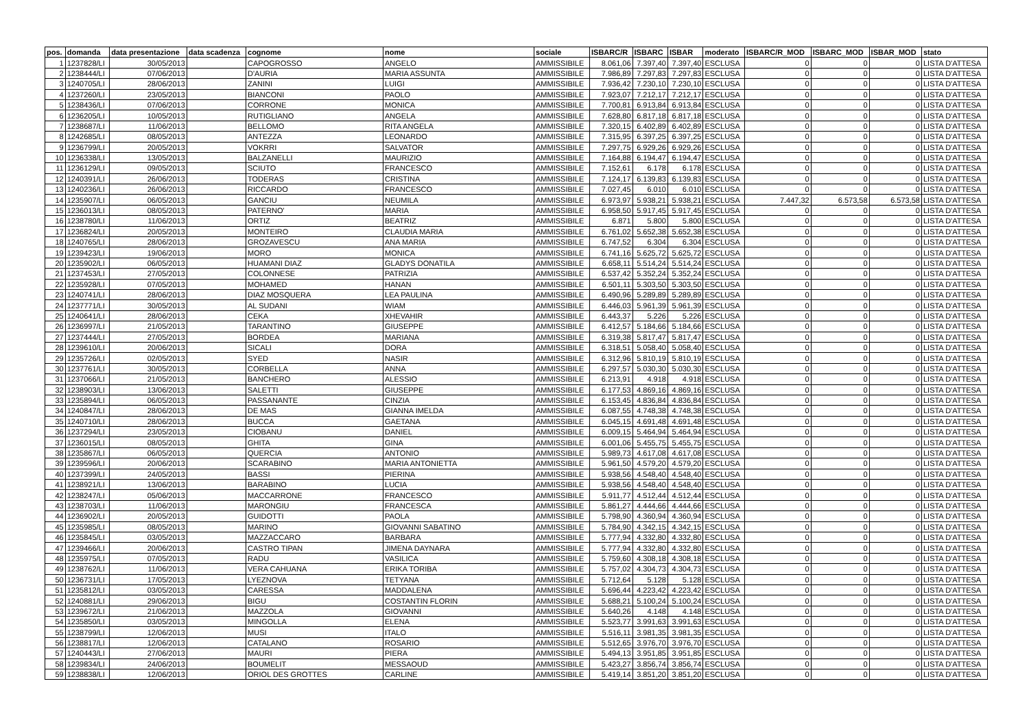| pos. | domanda | data presentazione | data scadenza | cognome | nome | sociale | ISBARC/R | ISBARC | ISBAR | moderato | ISBARC/R_MOD | ISBARC_MOD | ISBAR_MOD | stato |
| --- | --- | --- | --- | --- | --- | --- | --- | --- | --- | --- | --- | --- | --- | --- |
| 1 | 1237828/LI | 30/05/2013 | | CAPOGROSSO | ANGELO | AMMISSIBILE | 8.061,06 | 7.397,40 | 7.397,40 | ESCLUSA | 0 | 0 | 0 | LISTA D'ATTESA |
| 2 | 1238444/LI | 07/06/2013 | | D'AURIA | MARIA ASSUNTA | AMMISSIBILE | 7.986,89 | 7.297,83 | 7.297,83 | ESCLUSA | 0 | 0 | 0 | LISTA D'ATTESA |
| 3 | 1240705/LI | 28/06/2013 | | ZANINI | LUIGI | AMMISSIBILE | 7.936,42 | 7.230,10 | 7.230,10 | ESCLUSA | 0 | 0 | 0 | LISTA D'ATTESA |
| 4 | 1237260/LI | 23/05/2013 | | BIANCONI | PAOLO | AMMISSIBILE | 7.923,07 | 7.212,17 | 7.212,17 | ESCLUSA | 0 | 0 | 0 | LISTA D'ATTESA |
| 5 | 1238436/LI | 07/06/2013 | | CORRONE | MONICA | AMMISSIBILE | 7.700,81 | 6.913,84 | 6.913,84 | ESCLUSA | 0 | 0 | 0 | LISTA D'ATTESA |
| 6 | 1236205/LI | 10/05/2013 | | RUTIGLIANO | ANGELA | AMMISSIBILE | 7.628,80 | 6.817,18 | 6.817,18 | ESCLUSA | 0 | 0 | 0 | LISTA D'ATTESA |
| 7 | 1238687/LI | 11/06/2013 | | BELLOMO | RITA ANGELA | AMMISSIBILE | 7.320,15 | 6.402,89 | 6.402,89 | ESCLUSA | 0 | 0 | 0 | LISTA D'ATTESA |
| 8 | 1242685/LI | 08/05/2013 | | ANTEZZA | LEONARDO | AMMISSIBILE | 7.315,95 | 6.397,25 | 6.397,25 | ESCLUSA | 0 | 0 | 0 | LISTA D'ATTESA |
| 9 | 1236799/LI | 20/05/2013 | | VOKRRI | SALVATOR | AMMISSIBILE | 7.297,75 | 6.929,26 | 6.929,26 | ESCLUSA | 0 | 0 | 0 | LISTA D'ATTESA |
| 10 | 1236338/LI | 13/05/2013 | | BALZANELLI | MAURIZIO | AMMISSIBILE | 7.164,88 | 6.194,47 | 6.194,47 | ESCLUSA | 0 | 0 | 0 | LISTA D'ATTESA |
| 11 | 1236129/LI | 09/05/2013 | | SCIUTO | FRANCESCO | AMMISSIBILE | 7.152,61 | 6.178 | 6.178 | ESCLUSA | 0 | 0 | 0 | LISTA D'ATTESA |
| 12 | 1240391/LI | 26/06/2013 | | TODERAS | CRISTINA | AMMISSIBILE | 7.124,17 | 6.139,83 | 6.139,83 | ESCLUSA | 0 | 0 | 0 | LISTA D'ATTESA |
| 13 | 1240236/LI | 26/06/2013 | | RICCARDO | FRANCESCO | AMMISSIBILE | 7.027,45 | 6.010 | 6.010 | ESCLUSA | 0 | 0 | 0 | LISTA D'ATTESA |
| 14 | 1235907/LI | 06/05/2013 | | GANCIU | NEUMILA | AMMISSIBILE | 6.973,97 | 5.938,21 | 5.938,21 | ESCLUSA | 7.447,32 | 6.573,58 | 6.573,58 | LISTA D'ATTESA |
| 15 | 1236013/LI | 08/05/2013 | | PATERNO' | MARIA | AMMISSIBILE | 6.958,50 | 5.917,45 | 5.917,45 | ESCLUSA | 0 | 0 | 0 | LISTA D'ATTESA |
| 16 | 1238780/LI | 11/06/2013 | | ORTIZ | BEATRIZ | AMMISSIBILE | 6.871 | 5.800 | 5.800 | ESCLUSA | 0 | 0 | 0 | LISTA D'ATTESA |
| 17 | 1236824/LI | 20/05/2013 | | MONTEIRO | CLAUDIA MARIA | AMMISSIBILE | 6.761,02 | 5.652,38 | 5.652,38 | ESCLUSA | 0 | 0 | 0 | LISTA D'ATTESA |
| 18 | 1240765/LI | 28/06/2013 | | GROZAVESCU | ANA MARIA | AMMISSIBILE | 6.747,52 | 6.304 | 6.304 | ESCLUSA | 0 | 0 | 0 | LISTA D'ATTESA |
| 19 | 1239423/LI | 19/06/2013 | | MORO | MONICA | AMMISSIBILE | 6.741,16 | 5.625,72 | 5.625,72 | ESCLUSA | 0 | 0 | 0 | LISTA D'ATTESA |
| 20 | 1235902/LI | 06/05/2013 | | HUAMANI DIAZ | GLADYS DONATILA | AMMISSIBILE | 6.658,11 | 5.514,24 | 5.514,24 | ESCLUSA | 0 | 0 | 0 | LISTA D'ATTESA |
| 21 | 1237453/LI | 27/05/2013 | | COLONNESE | PATRIZIA | AMMISSIBILE | 6.537,42 | 5.352,24 | 5.352,24 | ESCLUSA | 0 | 0 | 0 | LISTA D'ATTESA |
| 22 | 1235928/LI | 07/05/2013 | | MOHAMED | HANAN | AMMISSIBILE | 6.501,11 | 5.303,50 | 5.303,50 | ESCLUSA | 0 | 0 | 0 | LISTA D'ATTESA |
| 23 | 1240741/LI | 28/06/2013 | | DIAZ MOSQUERA | LEA PAULINA | AMMISSIBILE | 6.490,96 | 5.289,89 | 5.289,89 | ESCLUSA | 0 | 0 | 0 | LISTA D'ATTESA |
| 24 | 1237771/LI | 30/05/2013 | | AL SUDANI | WIAM | AMMISSIBILE | 6.446,03 | 5.961,39 | 5.961,39 | ESCLUSA | 0 | 0 | 0 | LISTA D'ATTESA |
| 25 | 1240641/LI | 28/06/2013 | | CEKA | XHEVAHIR | AMMISSIBILE | 6.443,37 | 5.226 | 5.226 | ESCLUSA | 0 | 0 | 0 | LISTA D'ATTESA |
| 26 | 1236997/LI | 21/05/2013 | | TARANTINO | GIUSEPPE | AMMISSIBILE | 6.412,57 | 5.184,66 | 5.184,66 | ESCLUSA | 0 | 0 | 0 | LISTA D'ATTESA |
| 27 | 1237444/LI | 27/05/2013 | | BORDEA | MARIANA | AMMISSIBILE | 6.319,38 | 5.817,47 | 5.817,47 | ESCLUSA | 0 | 0 | 0 | LISTA D'ATTESA |
| 28 | 1239610/LI | 20/06/2013 | | SICALI | DORA | AMMISSIBILE | 6.318,51 | 5.058,40 | 5.058,40 | ESCLUSA | 0 | 0 | 0 | LISTA D'ATTESA |
| 29 | 1235726/LI | 02/05/2013 | | SYED | NASIR | AMMISSIBILE | 6.312,96 | 5.810,19 | 5.810,19 | ESCLUSA | 0 | 0 | 0 | LISTA D'ATTESA |
| 30 | 1237761/LI | 30/05/2013 | | CORBELLA | ANNA | AMMISSIBILE | 6.297,57 | 5.030,30 | 5.030,30 | ESCLUSA | 0 | 0 | 0 | LISTA D'ATTESA |
| 31 | 1237066/LI | 21/05/2013 | | BANCHERO | ALESSIO | AMMISSIBILE | 6.213,91 | 4.918 | 4.918 | ESCLUSA | 0 | 0 | 0 | LISTA D'ATTESA |
| 32 | 1238903/LI | 13/06/2013 | | SALETTI | GIUSEPPE | AMMISSIBILE | 6.177,53 | 4.869,16 | 4.869,16 | ESCLUSA | 0 | 0 | 0 | LISTA D'ATTESA |
| 33 | 1235894/LI | 06/05/2013 | | PASSANANTE | CINZIA | AMMISSIBILE | 6.153,45 | 4.836,84 | 4.836,84 | ESCLUSA | 0 | 0 | 0 | LISTA D'ATTESA |
| 34 | 1240847/LI | 28/06/2013 | | DE MAS | GIANNA IMELDA | AMMISSIBILE | 6.087,55 | 4.748,38 | 4.748,38 | ESCLUSA | 0 | 0 | 0 | LISTA D'ATTESA |
| 35 | 1240710/LI | 28/06/2013 | | BUCCA | GAETANA | AMMISSIBILE | 6.045,15 | 4.691,48 | 4.691,48 | ESCLUSA | 0 | 0 | 0 | LISTA D'ATTESA |
| 36 | 1237294/LI | 23/05/2013 | | CIOBANU | DANIEL | AMMISSIBILE | 6.009,15 | 5.464,94 | 5.464,94 | ESCLUSA | 0 | 0 | 0 | LISTA D'ATTESA |
| 37 | 1236015/LI | 08/05/2013 | | GHITA | GINA | AMMISSIBILE | 6.001,06 | 5.455,75 | 5.455,75 | ESCLUSA | 0 | 0 | 0 | LISTA D'ATTESA |
| 38 | 1235867/LI | 06/05/2013 | | QUERCIA | ANTONIO | AMMISSIBILE | 5.989,73 | 4.617,08 | 4.617,08 | ESCLUSA | 0 | 0 | 0 | LISTA D'ATTESA |
| 39 | 1239596/LI | 20/06/2013 | | SCARABINO | MARIA ANTONIETTA | AMMISSIBILE | 5.961,50 | 4.579,20 | 4.579,20 | ESCLUSA | 0 | 0 | 0 | LISTA D'ATTESA |
| 40 | 1237399/LI | 24/05/2013 | | BASSI | PIERINA | AMMISSIBILE | 5.938,56 | 4.548,40 | 4.548,40 | ESCLUSA | 0 | 0 | 0 | LISTA D'ATTESA |
| 41 | 1238921/LI | 13/06/2013 | | BARABINO | LUCIA | AMMISSIBILE | 5.938,56 | 4.548,40 | 4.548,40 | ESCLUSA | 0 | 0 | 0 | LISTA D'ATTESA |
| 42 | 1238247/LI | 05/06/2013 | | MACCARRONE | FRANCESCO | AMMISSIBILE | 5.911,77 | 4.512,44 | 4.512,44 | ESCLUSA | 0 | 0 | 0 | LISTA D'ATTESA |
| 43 | 1238703/LI | 11/06/2013 | | MARONGIU | FRANCESCA | AMMISSIBILE | 5.861,27 | 4.444,66 | 4.444,66 | ESCLUSA | 0 | 0 | 0 | LISTA D'ATTESA |
| 44 | 1236902/LI | 20/05/2013 | | GUIDOTTI | PAOLA | AMMISSIBILE | 5.798,90 | 4.360,94 | 4.360,94 | ESCLUSA | 0 | 0 | 0 | LISTA D'ATTESA |
| 45 | 1235985/LI | 08/05/2013 | | MARINO | GIOVANNI SABATINO | AMMISSIBILE | 5.784,90 | 4.342,15 | 4.342,15 | ESCLUSA | 0 | 0 | 0 | LISTA D'ATTESA |
| 46 | 1235845/LI | 03/05/2013 | | MAZZACCARO | BARBARA | AMMISSIBILE | 5.777,94 | 4.332,80 | 4.332,80 | ESCLUSA | 0 | 0 | 0 | LISTA D'ATTESA |
| 47 | 1239466/LI | 20/06/2013 | | CASTRO TIPAN | JIMENA DAYNARA | AMMISSIBILE | 5.777,94 | 4.332,80 | 4.332,80 | ESCLUSA | 0 | 0 | 0 | LISTA D'ATTESA |
| 48 | 1235975/LI | 07/05/2013 | | RADU | VASILICA | AMMISSIBILE | 5.759,60 | 4.308,18 | 4.308,18 | ESCLUSA | 0 | 0 | 0 | LISTA D'ATTESA |
| 49 | 1238762/LI | 11/06/2013 | | VERA CAHUANA | ERIKA TORIBA | AMMISSIBILE | 5.757,02 | 4.304,73 | 4.304,73 | ESCLUSA | 0 | 0 | 0 | LISTA D'ATTESA |
| 50 | 1236731/LI | 17/05/2013 | | LYEZNOVA | TETYANA | AMMISSIBILE | 5.712,64 | 5.128 | 5.128 | ESCLUSA | 0 | 0 | 0 | LISTA D'ATTESA |
| 51 | 1235812/LI | 03/05/2013 | | CARESSA | MADDALENA | AMMISSIBILE | 5.696,44 | 4.223,42 | 4.223,42 | ESCLUSA | 0 | 0 | 0 | LISTA D'ATTESA |
| 52 | 1240881/LI | 29/06/2013 | | BIGU | COSTANTIN FLORIN | AMMISSIBILE | 5.688,21 | 5.100,24 | 5.100,24 | ESCLUSA | 0 | 0 | 0 | LISTA D'ATTESA |
| 53 | 1239672/LI | 21/06/2013 | | MAZZOLA | GIOVANNI | AMMISSIBILE | 5.640,26 | 4.148 | 4.148 | ESCLUSA | 0 | 0 | 0 | LISTA D'ATTESA |
| 54 | 1235850/LI | 03/05/2013 | | MINGOLLA | ELENA | AMMISSIBILE | 5.523,77 | 3.991,63 | 3.991,63 | ESCLUSA | 0 | 0 | 0 | LISTA D'ATTESA |
| 55 | 1238799/LI | 12/06/2013 | | MUSI | ITALO | AMMISSIBILE | 5.516,11 | 3.981,35 | 3.981,35 | ESCLUSA | 0 | 0 | 0 | LISTA D'ATTESA |
| 56 | 1238817/LI | 12/06/2013 | | CATALANO | ROSARIO | AMMISSIBILE | 5.512,65 | 3.976,70 | 3.976,70 | ESCLUSA | 0 | 0 | 0 | LISTA D'ATTESA |
| 57 | 1240443/LI | 27/06/2013 | | MAURI | PIERA | AMMISSIBILE | 5.494,13 | 3.951,85 | 3.951,85 | ESCLUSA | 0 | 0 | 0 | LISTA D'ATTESA |
| 58 | 1239834/LI | 24/06/2013 | | BOUMELIT | MESSAOUD | AMMISSIBILE | 5.423,27 | 3.856,74 | 3.856,74 | ESCLUSA | 0 | 0 | 0 | LISTA D'ATTESA |
| 59 | 1238838/LI | 12/06/2013 | | ORIOL DES GROTTES | CARLINE | AMMISSIBILE | 5.419,14 | 3.851,20 | 3.851,20 | ESCLUSA | 0 | 0 | 0 | LISTA D'ATTESA |